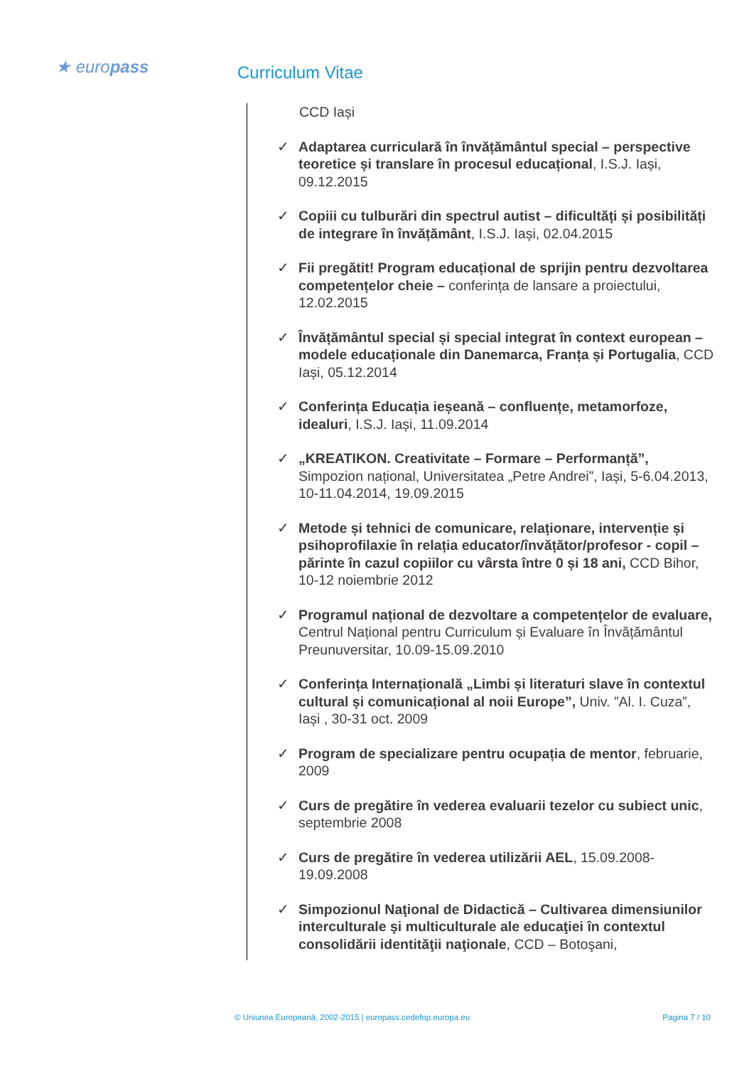★ europass Curriculum Vitae
CCD Iași
✓ Adaptarea curriculară în învățământul special – perspective teoretice și translare în procesul educațional, I.S.J. Iași, 09.12.2015
✓ Copiii cu tulburări din spectrul autist – dificultăți și posibilități de integrare în învățământ, I.S.J. Iași, 02.04.2015
✓ Fii pregătit! Program educațional de sprijin pentru dezvoltarea competențelor cheie – conferința de lansare a proiectului, 12.02.2015
✓ Învățământul special și special integrat în context european – modele educaționale din Danemarca, Franța și Portugalia, CCD Iași, 05.12.2014
✓ Conferința Educația ieșeană – confluențe, metamorfoze, idealuri, I.S.J. Iași, 11.09.2014
✓ „KREATIKON. Creativitate – Formare – Performanță”, Simpozion național, Universitatea „Petre Andrei”, Iași, 5-6.04.2013, 10-11.04.2014, 19.09.2015
✓ Metode și tehnici de comunicare, relaționare, intervenție și psihoprofilaxie în relația educator/învățător/profesor - copil – părinte în cazul copiilor cu vârsta între 0 și 18 ani, CCD Bihor, 10-12 noiembrie 2012
✓ Programul național de dezvoltare a competențelor de evaluare, Centrul Național pentru Curriculum și Evaluare în Învățământul Preunuversitar, 10.09-15.09.2010
✓ Conferința Internațională „Limbi și literaturi slave în contextul cultural și comunicațional al noii Europe”, Univ. ”Al. I. Cuza”, Iași , 30-31 oct. 2009
✓ Program de specializare pentru ocupația de mentor, februarie, 2009
✓ Curs de pregătire în vederea evaluarii tezelor cu subiect unic, septembrie 2008
✓ Curs de pregătire în vederea utilizării AEL, 15.09.2008-19.09.2008
✓ Simpozionul Naţional de Didactică – Cultivarea dimensiunilor interculturale şi multiculturale ale educaţiei în contextul consolidării identităţii naţionale, CCD – Botoşani,
© Uniunea Europeană, 2002-2015 | europass.cedefop.europa.eu Pagina 7 / 10